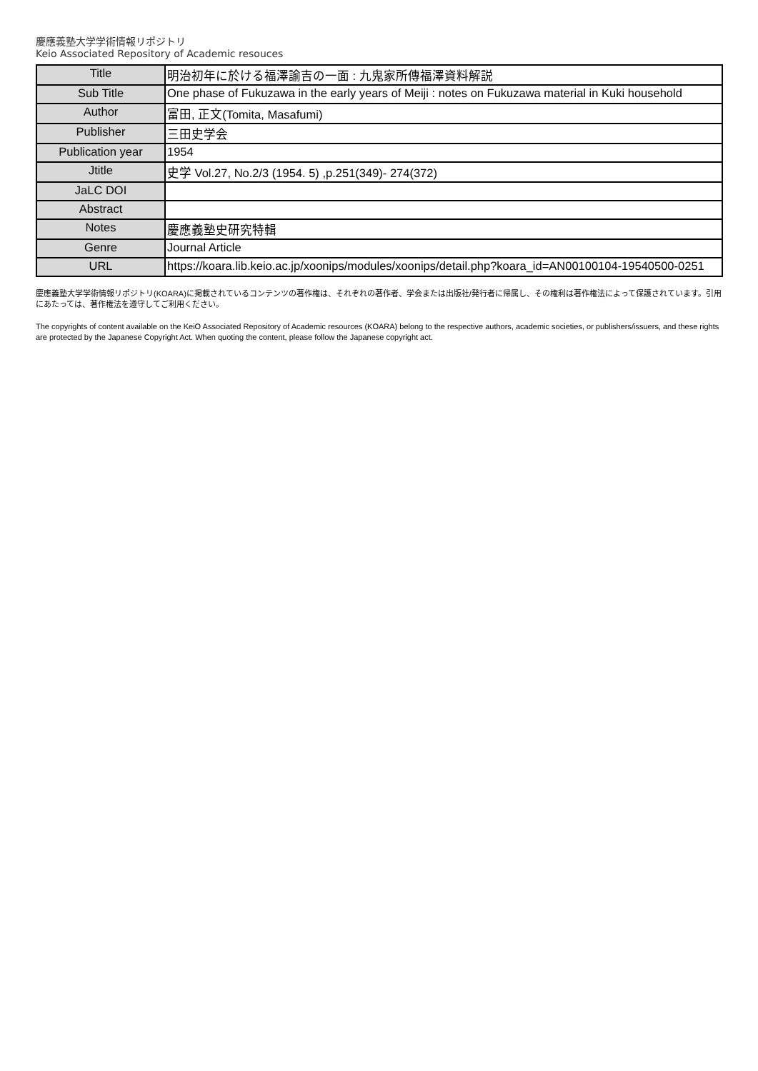慶應義塾大学学術情報リポジトリ
Keio Associated Repository of Academic resouces
| Title | 明治初年に於ける福澤諭吉の一面 : 九鬼家所傳福澤資料解説 |
| Sub Title | One phase of Fukuzawa in the early years of Meiji : notes on Fukuzawa material in Kuki household |
| Author | 富田, 正文(Tomita, Masafumi) |
| Publisher | 三田史学会 |
| Publication year | 1954 |
| Jtitle | 史学 Vol.27, No.2/3 (1954. 5) ,p.251(349)- 274(372) |
| JaLC DOI | |
| Abstract | |
| Notes | 慶應義塾史研究特輯 |
| Genre | Journal Article |
| URL | https://koara.lib.keio.ac.jp/xoonips/modules/xoonips/detail.php?koara_id=AN00100104-19540500-0251 |
慶應義塾大学学術情報リポジトリ(KOARA)に掲載されているコンテンツの著作権は、それぞれの著作者、学会または出版社/発行者に帰属し、その権利は著作権法によって保護されています。引用にあたっては、著作権法を遵守してご利用ください。
The copyrights of content available on the KeiO Associated Repository of Academic resources (KOARA) belong to the respective authors, academic societies, or publishers/issuers, and these rights are protected by the Japanese Copyright Act. When quoting the content, please follow the Japanese copyright act.